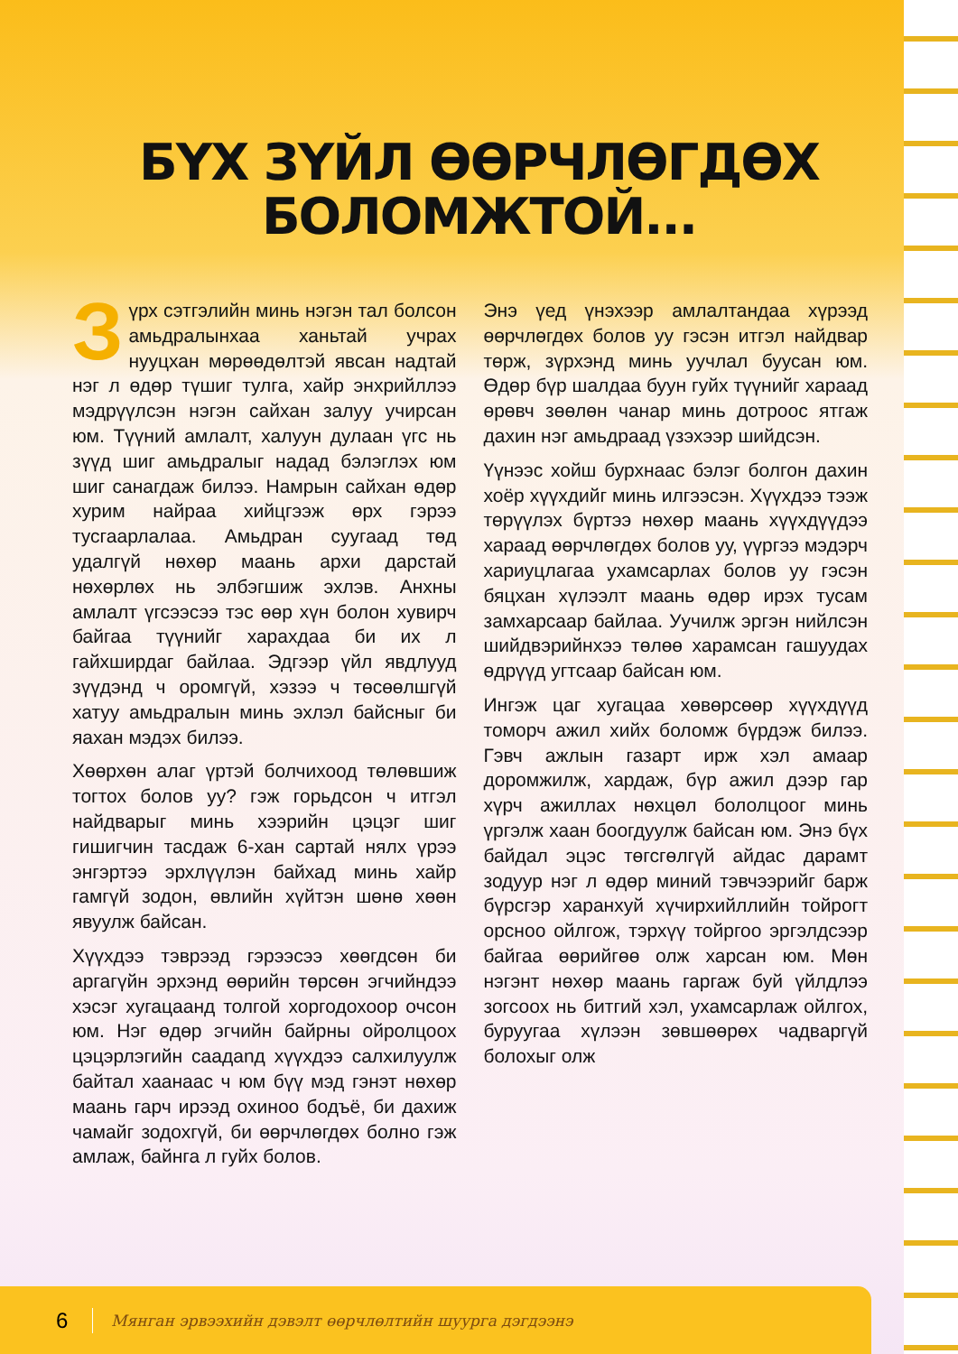БҮХ ЗҮЙЛ ӨӨРЧЛӨГДӨХ
БОЛОМЖТОЙ...
Зүрх сэтгэлийн минь нэгэн тал болсон амьдралынхаа ханьтай учрах нууцхан мөрөөдөлтэй явсан надтай нэг л өдөр түшиг тулга, хайр энхрийллээ мэдрүүлсэн нэгэн сайхан залуу учирсан юм. Түүний амлалт, халуун дулаан үгс нь зүүд шиг амьдралыг надад бэлэглэх юм шиг санагдаж билээ. Намрын сайхан өдөр хурим найраа хийцгээж өрх гэрээ тусгаарлалаа. Амьдран суугаад төд удалгүй нөхөр маань архи дарстай нөхөрлөх нь элбэгшиж эхлэв. Анхны амлалт үгсээсээ тэс өөр хүн болон хувирч байгаа түүнийг харахдаа би их л гайхширдаг байлаа. Эдгээр үйл явдлууд зүүдэнд ч оромгүй, хэзээ ч төсөөлшгүй хатуу амьдралын минь эхлэл байсныг би яахан мэдэх билээ.
Хөөрхөн алаг үртэй болчихоод төлөвшиж тогтох болов уу? гэж горьдсон ч итгэл найдварыг минь хээрийн цэцэг шиг гишигчин тасдаж 6-хан сартай нялх үрээ энгэртээ эрхлүүлэн байхад минь хайр гамгүй зодон, өвлийн хүйтэн шөнө хөөн явуулж байсан.
Хүүхдээ тэврээд гэрээсээ хөөгдсөн би аргагүйн эрхэнд өөрийн төрсөн эгчийндээ хэсэг хугацаанд толгой хоргодохоор очсон юм. Нэг өдөр эгчийн байрны ойролцоох цэцэрлэгийн саадanд хүүхдээ салхилуулж байтал хаанаас ч юм бүү мэд гэнэт нөхөр маань гарч ирээд охиноо бодъё, би дахиж чамайг зодохгүй, би өөрчлөгдөх болно гэж амлаж, байнга л гуйх болов.
Энэ үед үнэхээр амлалтандаа хүрээд өөрчлөгдөх болов уу гэсэн итгэл найдвар төрж, зүрхэнд минь уучлал буусан юм. Өдөр бүр шалдаа буун гуйх түүнийг хараад өрөвч зөөлөн чанар минь дотроос ятгаж дахин нэг амьдраад үзэхээр шийдсэн.
Үүнээс хойш бурхнаас бэлэг болгон дахин хоёр хүүхдийг минь илгээсэн. Хүүхдээ тээж төрүүлэх бүртээ нөхөр маань хүүхдүүдээ хараад өөрчлөгдөх болов уу, үүргээ мэдэрч хариуцлагаа ухамсарлах болов уу гэсэн бяцхан хүлээлт маань өдөр ирэх тусам замхарсаар байлаа. Уучилж эргэн нийлсэн шийдвэрийнхээ төлөө харамсан гашуудах өдрүүд угтсаар байсан юм.
Ингэж цаг хугацаа хөвөрсөөр хүүхдүүд томорч ажил хийх боломж бүрдэж билээ. Гэвч ажлын газарт ирж хэл амаар доромжилж, хардаж, бүр ажил дээр гар хүрч ажиллах нөхцөл бололцоог минь үргэлж хаан боогдуулж байсан юм. Энэ бүх байдал эцэс төгсгөлгүй айдас дарамт зодуур нэг л өдөр миний тэвчээрийг барж бүрсгэр харанхуй хүчирхийллийн тойрогт орсноо ойлгож, тэрхүү тойргоо эргэлдсээр байгаа өөрийгөө олж харсан юм. Мөн нэгэнт нөхөр маань гаргаж буй үйлдлээ зогсоох нь битгий хэл, ухамсарлаж ойлгох, буруугаа хүлээн зөвшөөрөх чадваргүй болохыг олж
6 Мянган эрвээхийн дэвэлт өөрчлөлтийн шуурга дэгдээнэ